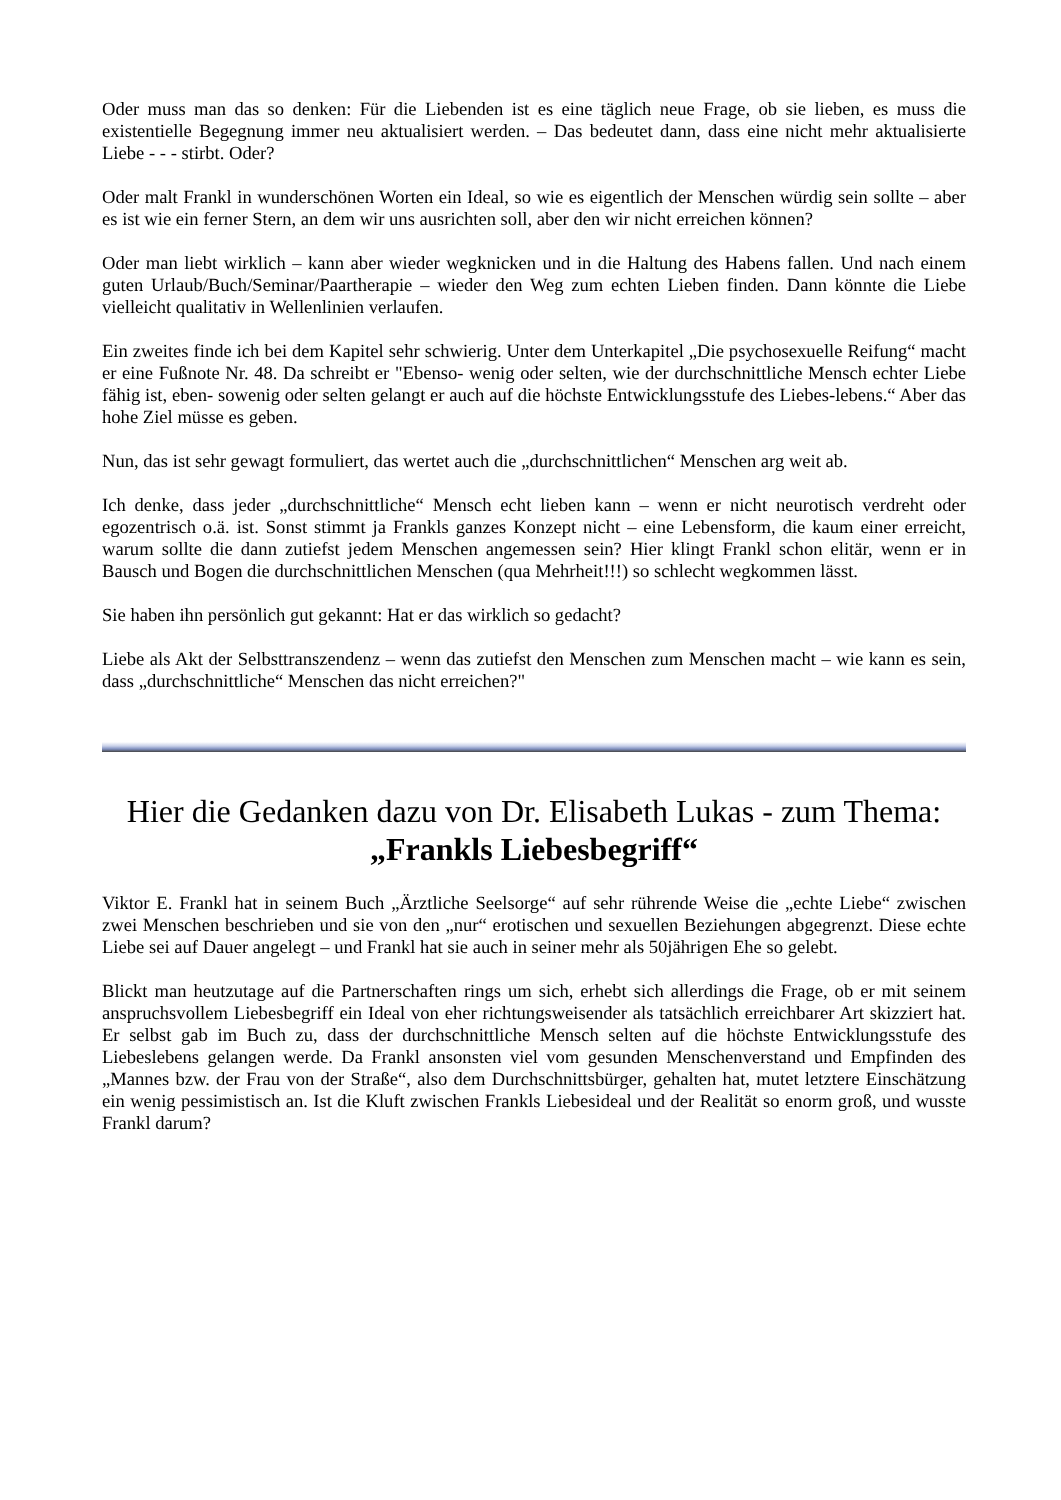Oder muss man das so denken: Für die Liebenden ist es eine täglich neue Frage, ob sie lieben, es muss die existentielle Begegnung immer neu aktualisiert werden. – Das bedeutet dann, dass eine nicht mehr aktualisierte Liebe - - - stirbt. Oder?
Oder malt Frankl in wunderschönen Worten ein Ideal, so wie es eigentlich der Menschen würdig sein sollte – aber es ist wie ein ferner Stern, an dem wir uns ausrichten soll, aber den wir nicht erreichen können?
Oder man liebt wirklich – kann aber wieder wegknicken und in die Haltung des Habens fallen. Und nach einem guten Urlaub/Buch/Seminar/Paartherapie – wieder den Weg zum echten Lieben finden. Dann könnte die Liebe vielleicht qualitativ in Wellenlinien verlaufen.
Ein zweites finde ich bei dem Kapitel sehr schwierig. Unter dem Unterkapitel „Die psychosexuelle Reifung“ macht er eine Fußnote Nr. 48. Da schreibt er "Ebenso- wenig oder selten, wie der durchschnittliche Mensch echter Liebe fähig ist, eben- sowenig oder selten gelangt er auch auf die höchste Entwicklungsstufe des Liebes-lebens.“ Aber das hohe Ziel müsse es geben.
Nun, das ist sehr gewagt formuliert, das wertet auch die „durchschnittlichen“ Menschen arg weit ab.
Ich denke, dass jeder „durchschnittliche“ Mensch echt lieben kann – wenn er nicht neurotisch verdreht oder egozentrisch o.ä. ist. Sonst stimmt ja Frankls ganzes Konzept nicht – eine Lebensform, die kaum einer erreicht, warum sollte die dann zutiefst jedem Menschen angemessen sein? Hier klingt Frankl schon elitär, wenn er in Bausch und Bogen die durchschnittlichen Menschen (qua Mehrheit!!!) so schlecht wegkommen lässt.
Sie haben ihn persönlich gut gekannt: Hat er das wirklich so gedacht?
Liebe als Akt der Selbsttranszendenz – wenn das zutiefst den Menschen zum Menschen macht – wie kann es sein, dass „durchschnittliche“ Menschen das nicht erreichen?"
Hier die Gedanken dazu von Dr. Elisabeth Lukas - zum Thema:
„Frankls Liebesbegriff“
Viktor E. Frankl hat in seinem Buch „Ärztliche Seelsorge“ auf sehr rührende Weise die „echte Liebe“ zwischen zwei Menschen beschrieben und sie von den „nur“ erotischen und sexuellen Beziehungen abgegrenzt. Diese echte Liebe sei auf Dauer angelegt – und Frankl hat sie auch in seiner mehr als 50jährigen Ehe so gelebt.
Blickt man heutzutage auf die Partnerschaften rings um sich, erhebt sich allerdings die Frage, ob er mit seinem anspruchsvollem Liebesbegriff ein Ideal von eher richtungsweisender als tatsächlich erreichbarer Art skizziert hat. Er selbst gab im Buch zu, dass der durchschnittliche Mensch selten auf die höchste Entwicklungsstufe des Liebeslebens gelangen werde. Da Frankl ansonsten viel vom gesunden Menschenverstand und Empfinden des „Mannes bzw. der Frau von der Straße“, also dem Durchschnittsbürger, gehalten hat, mutet letztere Einschätzung ein wenig pessimistisch an. Ist die Kluft zwischen Frankls Liebesideal und der Realität so enorm groß, und wusste Frankl darum?